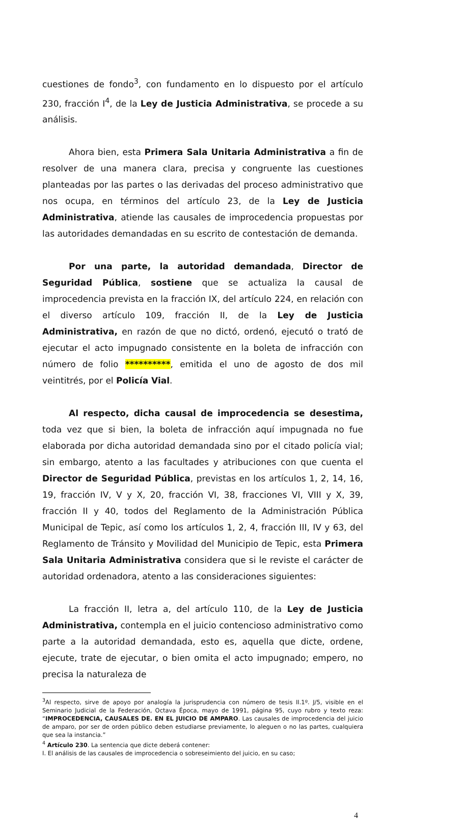cuestiones de fondo<sup>3</sup>, con fundamento en lo dispuesto por el artículo 230, fracción I<sup>4</sup>, de la Ley de Justicia Administrativa, se procede a su análisis.
Ahora bien, esta Primera Sala Unitaria Administrativa a fin de resolver de una manera clara, precisa y congruente las cuestiones planteadas por las partes o las derivadas del proceso administrativo que nos ocupa, en términos del artículo 23, de la Ley de Justicia Administrativa, atiende las causales de improcedencia propuestas por las autoridades demandadas en su escrito de contestación de demanda.
Por una parte, la autoridad demandada, Director de Seguridad Pública, sostiene que se actualiza la causal de improcedencia prevista en la fracción IX, del artículo 224, en relación con el diverso artículo 109, fracción II, de la Ley de Justicia Administrativa, en razón de que no dictó, ordenó, ejecutó o trató de ejecutar el acto impugnado consistente en la boleta de infracción con número de folio **********, emitida el uno de agosto de dos mil veintitrés, por el Policía Vial.
Al respecto, dicha causal de improcedencia se desestima, toda vez que si bien, la boleta de infracción aquí impugnada no fue elaborada por dicha autoridad demandada sino por el citado policía vial; sin embargo, atento a las facultades y atribuciones con que cuenta el Director de Seguridad Pública, previstas en los artículos 1, 2, 14, 16, 19, fracción IV, V y X, 20, fracción VI, 38, fracciones VI, VIII y X, 39, fracción II y 40, todos del Reglamento de la Administración Pública Municipal de Tepic, así como los artículos 1, 2, 4, fracción III, IV y 63, del Reglamento de Tránsito y Movilidad del Municipio de Tepic, esta Primera Sala Unitaria Administrativa considera que si le reviste el carácter de autoridad ordenadora, atento a las consideraciones siguientes:
La fracción II, letra a, del artículo 110, de la Ley de Justicia Administrativa, contempla en el juicio contencioso administrativo como parte a la autoridad demandada, esto es, aquella que dicte, ordene, ejecute, trate de ejecutar, o bien omita el acto impugnado; empero, no precisa la naturaleza de
<sup>3</sup> Al respecto, sirve de apoyo por analogía la jurisprudencia con número de tesis II.1º. J/5, visible en el Seminario Judicial de la Federación, Octava Época, mayo de 1991, página 95, cuyo rubro y texto reza: “IMPROCEDENCIA, CAUSALES DE. EN EL JUICIO DE AMPARO. Las causales de improcedencia del juicio de amparo, por ser de orden público deben estudiarse previamente, lo aleguen o no las partes, cualquiera que sea la instancia.”
<sup>4</sup> Artículo 230. La sentencia que dicte deberá contener:
I. El análisis de las causales de improcedencia o sobreseimiento del juicio, en su caso;
4